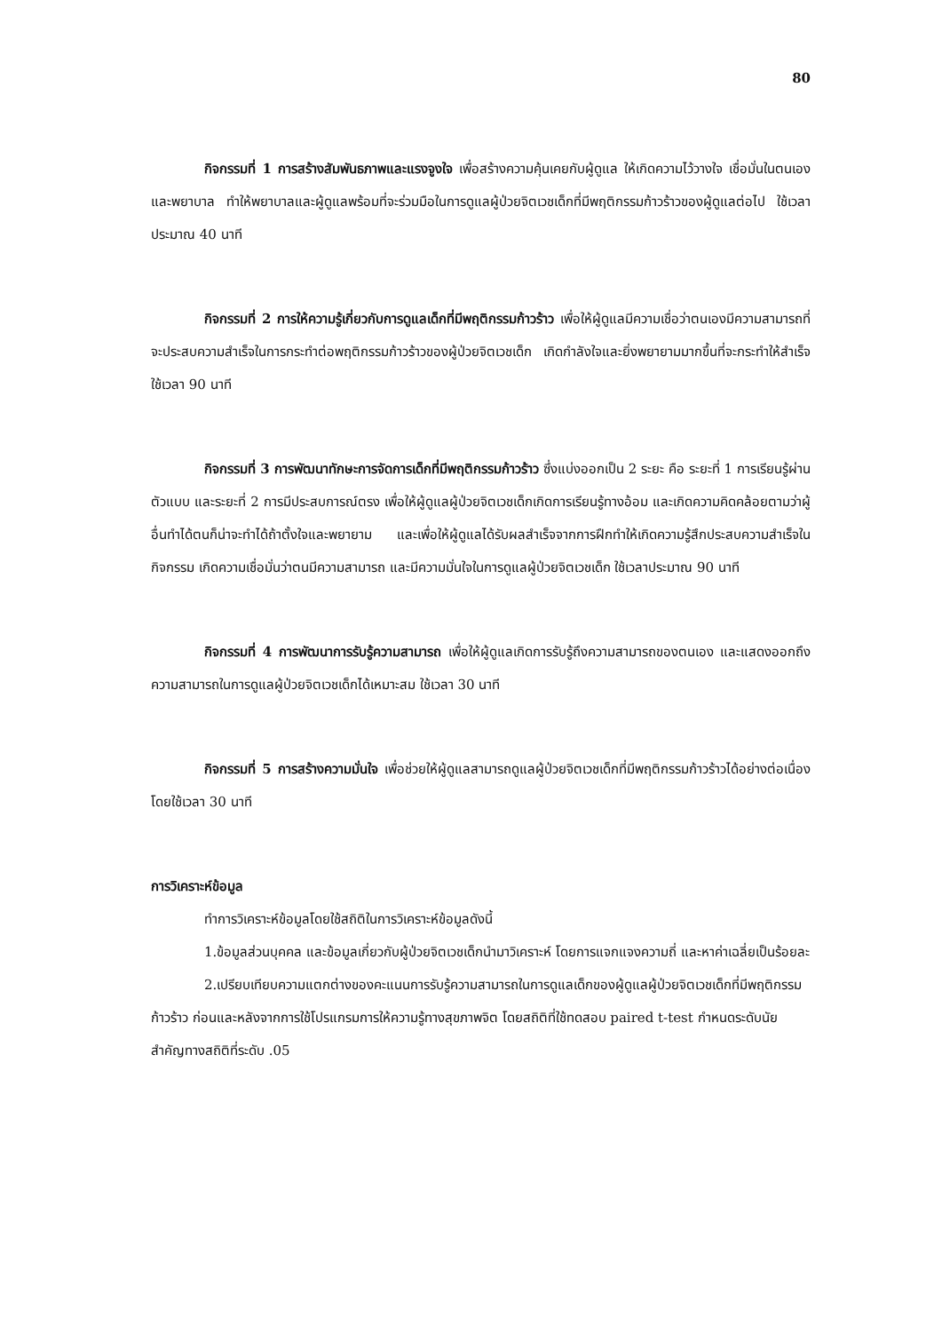80
กิจกรรมที่ 1 การสร้างสัมพันธภาพและแรงจูงใจ เพื่อสร้างความคุ้นเคยกับผู้ดูแล ให้เกิดความไว้วางใจ เชื่อมั่นในตนเองและพยาบาล ทำให้พยาบาลและผู้ดูแลพร้อมที่จะร่วมมือในการดูแลผู้ป่วยจิตเวชเด็กที่มีพฤติกรรมก้าวร้าวของผู้ดูแลต่อไป ใช้เวลาประมาณ 40 นาที
กิจกรรมที่ 2 การให้ความรู้เกี่ยวกับการดูแลเด็กที่มีพฤติกรรมก้าวร้าว เพื่อให้ผู้ดูแลมีความเชื่อว่าตนเองมีความสามารถที่จะประสบความสำเร็จในการกระทำต่อพฤติกรรมก้าวร้าวของผู้ป่วยจิตเวชเด็ก เกิดกำลังใจและยิ่งพยายามมากขึ้นที่จะกระทำให้สำเร็จ ใช้เวลา 90 นาที
กิจกรรมที่ 3 การพัฒนาทักษะการจัดการเด็กที่มีพฤติกรรมก้าวร้าว ซึ่งแบ่งออกเป็น 2 ระยะ คือ ระยะที่ 1 การเรียนรู้ผ่านตัวแบบ และระยะที่ 2 การมีประสบการณ์ตรง เพื่อให้ผู้ดูแลผู้ป่วยจิตเวชเด็กเกิดการเรียนรู้ทางอ้อม และเกิดความคิดคล้อยตามว่าผู้อื่นทำได้ตนก็น่าจะทำได้ถ้าตั้งใจและพยายาม และเพื่อให้ผู้ดูแลได้รับผลสำเร็จจากการฝึกทำให้เกิดความรู้สึกประสบความสำเร็จในกิจกรรม เกิดความเชื่อมั่นว่าตนมีความสามารถ และมีความมั่นใจในการดูแลผู้ป่วยจิตเวชเด็ก ใช้เวลาประมาณ 90 นาที
กิจกรรมที่ 4 การพัฒนาการรับรู้ความสามารถ เพื่อให้ผู้ดูแลเกิดการรับรู้ถึงความสามารถของตนเอง และแสดงออกถึงความสามารถในการดูแลผู้ป่วยจิตเวชเด็กได้เหมาะสม ใช้เวลา 30 นาที
กิจกรรมที่ 5 การสร้างความมั่นใจ เพื่อช่วยให้ผู้ดูแลสามารถดูแลผู้ป่วยจิตเวชเด็กที่มีพฤติกรรมก้าวร้าวได้อย่างต่อเนื่อง โดยใช้เวลา 30 นาที
การวิเคราะห์ข้อมูล
ทำการวิเคราะห์ข้อมูลโดยใช้สถิติในการวิเคราะห์ข้อมูลดังนี้
1.ข้อมูลส่วนบุคคล และข้อมูลเกี่ยวกับผู้ป่วยจิตเวชเด็กนำมาวิเคราะห์ โดยการแจกแจงความถี่ และหาค่าเฉลี่ยเป็นร้อยละ
2.เปรียบเทียบความแตกต่างของคะแนนการรับรู้ความสามารถในการดูแลเด็กของผู้ดูแลผู้ป่วยจิตเวชเด็กที่มีพฤติกรรมก้าวร้าว ก่อนและหลังจากการใช้โปรแกรมการให้ความรู้ทางสุขภาพจิต โดยสถิติที่ใช้ทดสอบ paired t-test กำหนดระดับนัยสำคัญทางสถิติที่ระดับ .05